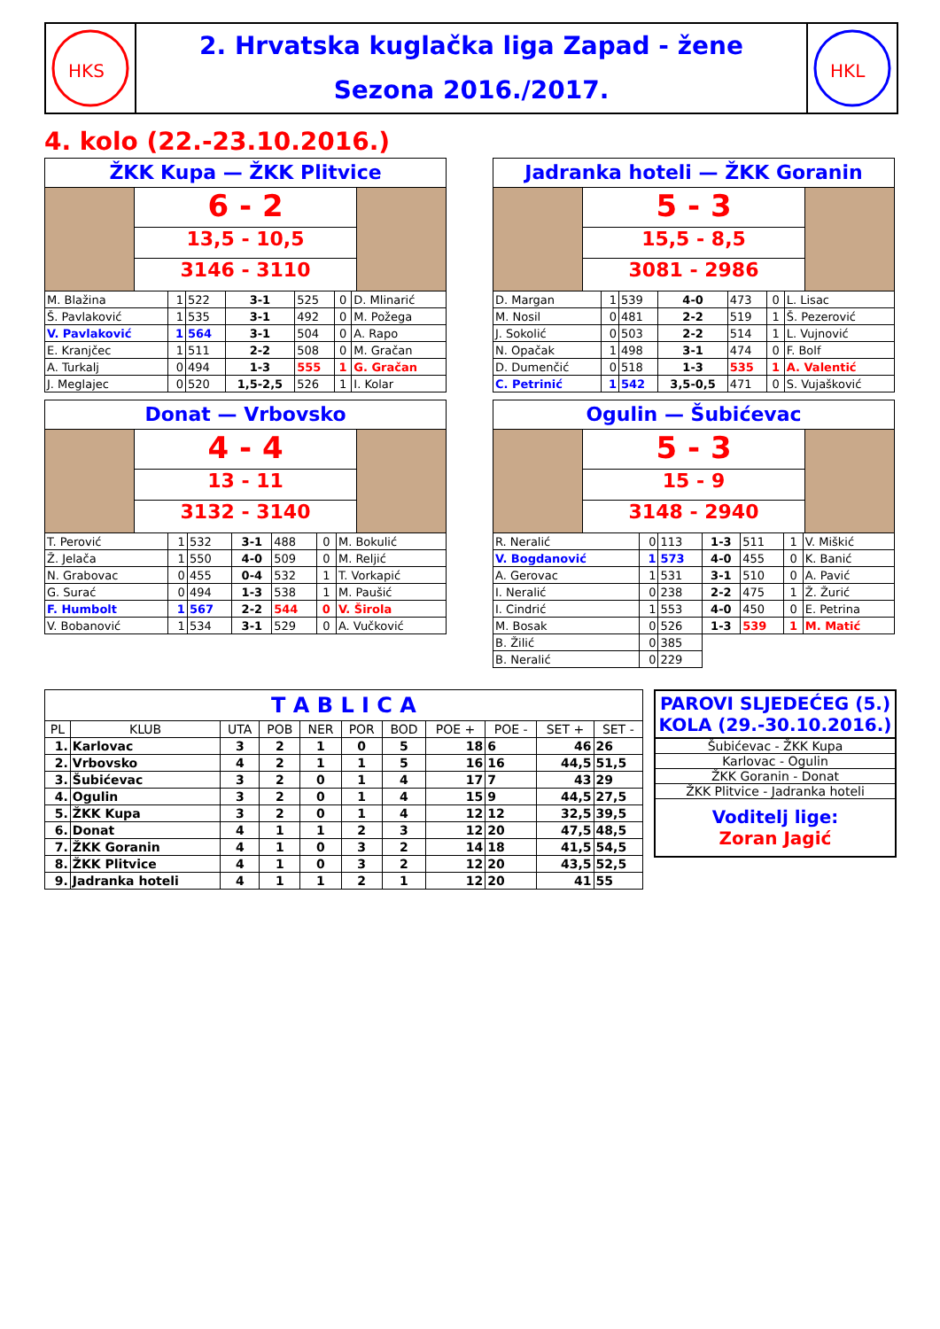HKS
2. Hrvatska kuglačka liga Zapad - žene
Sezona 2016./2017.
HKL
4. kolo (22.-23.10.2016.)
ŽKK Kupa — ŽKK Plitvice
6 - 2
13,5 - 10,5
3146 - 3110
| M. Blažina | 1 | 522 | 3-1 | 525 | 0 | D. Mlinarić |
| Š. Pavlaković | 1 | 535 | 3-1 | 492 | 0 | M. Požega |
| V. Pavlaković | 1 | 564 | 3-1 | 504 | 0 | A. Rapo |
| E. Kranjčec | 1 | 511 | 2-2 | 508 | 0 | M. Gračan |
| A. Turkalj | 0 | 494 | 1-3 | 555 | 1 | G. Gračan |
| J. Meglajec | 0 | 520 | 1,5-2,5 | 526 | 1 | I. Kolar |
Jadranka hoteli — ŽKK Goranin
5 - 3
15,5 - 8,5
3081 - 2986
| D. Margan | 1 | 539 | 4-0 | 473 | 0 | L. Lisac |
| M. Nosil | 0 | 481 | 2-2 | 519 | 1 | Š. Pezerović |
| J. Sokolić | 0 | 503 | 2-2 | 514 | 1 | L. Vujnović |
| N. Opačak | 1 | 498 | 3-1 | 474 | 0 | F. Bolf |
| D. Dumenčić | 0 | 518 | 1-3 | 535 | 1 | A. Valentić |
| C. Petrinić | 1 | 542 | 3,5-0,5 | 471 | 0 | S. Vujašković |
Donat — Vrbovsko
4 - 4
13 - 11
3132 - 3140
| T. Perović | 1 | 532 | 3-1 | 488 | 0 | M. Bokulić |
| Ž. Jelača | 1 | 550 | 4-0 | 509 | 0 | M. Reljić |
| N. Grabovac | 0 | 455 | 0-4 | 532 | 1 | T. Vorkapić |
| G. Surać | 0 | 494 | 1-3 | 538 | 1 | M. Paušić |
| F. Humbolt | 1 | 567 | 2-2 | 544 | 0 | V. Širola |
| V. Bobanović | 1 | 534 | 3-1 | 529 | 0 | A. Vučković |
Ogulin — Šubićevac
5 - 3
15 - 9
3148 - 2940
| R. Neralić | 0 | 113 | 1-3 | 511 | 1 | V. Miškić |
| V. Bogdanović | 1 | 573 | 4-0 | 455 | 0 | K. Banić |
| A. Gerovac | 1 | 531 | 3-1 | 510 | 0 | A. Pavić |
| I. Neralić | 0 | 238 | 2-2 | 475 | 1 | Ž. Žurić |
| I. Cindrić | 1 | 553 | 4-0 | 450 | 0 | E. Petrina |
| M. Bosak | 0 | 526 | 1-3 | 539 | 1 | M. Matić |
| B. Žilić | 0 | 385 | | | | |
| B. Neralić | 0 | 229 | | | | |
| T A B L I C A | | | | | | | | | | |
| --- | --- | --- | --- | --- | --- | --- | --- | --- | --- | --- |
| PL | KLUB | UTA | POB | NER | POR | BOD | POE + | POE - | SET + | SET - |
| 1. | Karlovac | 3 | 2 | 1 | 0 | 5 | 18 | 6 | 46 | 26 |
| 2. | Vrbovsko | 4 | 2 | 1 | 1 | 5 | 16 | 16 | 44,5 | 51,5 |
| 3. | Šubićevac | 3 | 2 | 0 | 1 | 4 | 17 | 7 | 43 | 29 |
| 4. | Ogulin | 3 | 2 | 0 | 1 | 4 | 15 | 9 | 44,5 | 27,5 |
| 5. | ŽKK Kupa | 3 | 2 | 0 | 1 | 4 | 12 | 12 | 32,5 | 39,5 |
| 6. | Donat | 4 | 1 | 1 | 2 | 3 | 12 | 20 | 47,5 | 48,5 |
| 7. | ŽKK Goranin | 4 | 1 | 0 | 3 | 2 | 14 | 18 | 41,5 | 54,5 |
| 8. | ŽKK Plitvice | 4 | 1 | 0 | 3 | 2 | 12 | 20 | 43,5 | 52,5 |
| 9. | Jadranka hoteli | 4 | 1 | 1 | 2 | 1 | 12 | 20 | 41 | 55 |
PAROVI SLJEDEĆEG (5.) KOLA (29.-30.10.2016.)
Šubićevac - ŽKK Kupa
Karlovac - Ogulin
ŽKK Goranin - Donat
ŽKK Plitvice - Jadranka hoteli
Voditelj lige:
Zoran Jagić